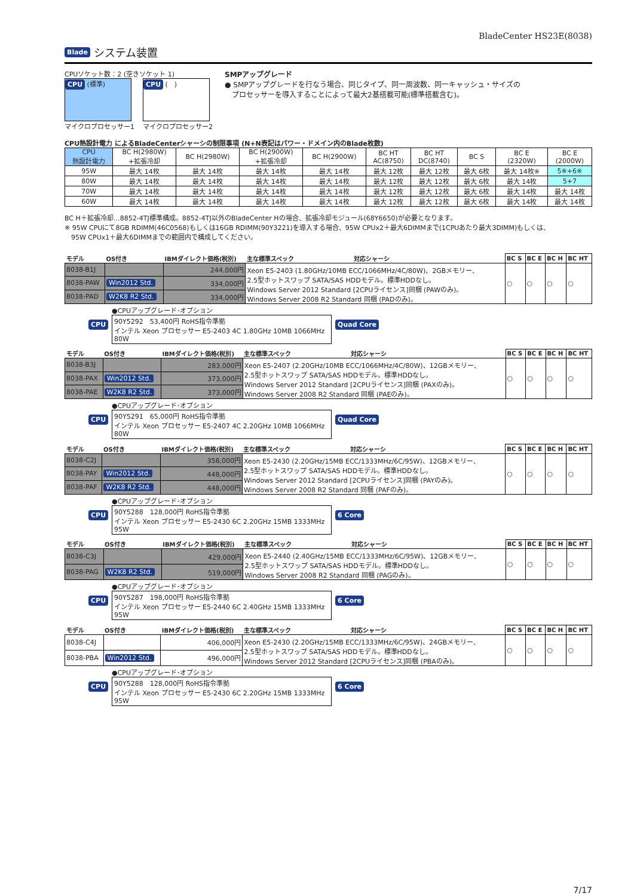BladeCenter HS23E(8038)
Blade システム装置
CPUソケット数：2 (空きソケット 1)
CPU (標準)
マイクロプロセッサー1
CPU (　)
マイクロプロセッサー2
SMPアップグレード
● SMPアップグレードを行なう場合、同じタイプ、同一周波数、同一キャッシュ・サイズの
　プロセッサーを導入することによって最大2基搭載可能(標準搭載含む)。
CPU熱設計電力 によるBladeCenterシャーシの制限事項 (N+N表記はパワー・ドメイン内のBlade枚数)
| CPU 熱設計電力 | BC H(2980W) +拡張冷却 | BC H(2980W) | BC H(2900W) +拡張冷却 | BC H(2900W) | BC HT AC(8750) | BC HT DC(8740) | BC S | BC E (2320W) | BC E (2000W) |
| --- | --- | --- | --- | --- | --- | --- | --- | --- | --- |
| 95W | 最大 14枚 | 最大 14枚 | 最大 14枚 | 最大 14枚 | 最大 12枚 | 最大 12枚 | 最大 6枚 | 最大 14枚※ | 5※+6※ |
| 80W | 最大 14枚 | 最大 14枚 | 最大 14枚 | 最大 14枚 | 最大 12枚 | 最大 12枚 | 最大 6枚 | 最大 14枚 | 5+7 |
| 70W | 最大 14枚 | 最大 14枚 | 最大 14枚 | 最大 14枚 | 最大 12枚 | 最大 12枚 | 最大 6枚 | 最大 14枚 | 最大 14枚 |
| 60W | 最大 14枚 | 最大 14枚 | 最大 14枚 | 最大 14枚 | 最大 12枚 | 最大 12枚 | 最大 6枚 | 最大 14枚 | 最大 14枚 |
BC H＋拡張冷却…8852-4TJ標準構成。8852-4TJ以外のBladeCenter Hの場合、拡張冷却モジュール(68Y6650)が必要となります。
※ 95W CPUにて8GB RDIMM(46C0568)もしくは16GB RDIMM(90Y3221)を導入する場合、95W CPUx2＋最大6DIMMまで(1CPUあたり最大3DIMM)もしくは、
　95W CPUx1＋最大6DIMMまでの範囲内で構成してください。
| モデル | OS付き | IBMダイレクト価格(税別) | 主な標準スペック 対応シャーシ | BC S | BC E | BC H | BC HT |
| 8038-B1J | | 244,000円 | Xeon E5-2403 (1.80GHz/10MB ECC/1066MHz/4C/80W)、2GBメモリー、 2.5型ホットスワップ SATA/SAS HDDモデル。標準HDDなし。 Windows Server 2012 Standard [2CPUライセンス]同梱 (PAWのみ)。 Windows Server 2008 R2 Standard 同梱 (PADのみ)。 | ○ | ○ | ○ | ○ |
| 8038-PAW | Win2012 Std. | 334,000円 | | | | | |
| 8038-PAD | W2K8 R2 Std. | 334,000円 | | | | | |
CPU
●CPUアップグレード･オプション
90Y5292　53,400円 RoHS指令準拠
インテル Xeon プロセッサー E5-2403 4C 1.80GHz 10MB 1066MHz 80W
Quad Core
| モデル | OS付き | IBMダイレクト価格(税別) | 主な標準スペック 対応シャーシ | BC S | BC E | BC H | BC HT |
| 8038-B3J | | 283,000円 | Xeon E5-2407 (2.20GHz/10MB ECC/1066MHz/4C/80W)、12GBメモリー、 2.5型ホットスワップ SATA/SAS HDDモデル。標準HDDなし。 Windows Server 2012 Standard [2CPUライセンス]同梱 (PAXのみ)。 Windows Server 2008 R2 Standard 同梱 (PAEのみ)。 | ○ | ○ | ○ | ○ |
| 8038-PAX | Win2012 Std. | 373,000円 | | | | | |
| 8038-PAE | W2K8 R2 Std. | 373,000円 | | | | | |
CPU
●CPUアップグレード･オプション
90Y5291　65,000円 RoHS指令準拠
インテル Xeon プロセッサー E5-2407 4C 2.20GHz 10MB 1066MHz 80W
Quad Core
| モデル | OS付き | IBMダイレクト価格(税別) | 主な標準スペック 対応シャーシ | BC S | BC E | BC H | BC HT |
| 8038-C2J | | 358,000円 | Xeon E5-2430 (2.20GHz/15MB ECC/1333MHz/6C/95W)、12GBメモリー、 2.5型ホットスワップ SATA/SAS HDDモデル。標準HDDなし。 Windows Server 2012 Standard [2CPUライセンス]同梱 (PAYのみ)。 Windows Server 2008 R2 Standard 同梱 (PAFのみ)。 | ○ | ○ | ○ | ○ |
| 8038-PAY | Win2012 Std. | 448,000円 | | | | | |
| 8038-PAF | W2K8 R2 Std. | 448,000円 | | | | | |
CPU
●CPUアップグレード･オプション
90Y5288　128,000円 RoHS指令準拠
インテル Xeon プロセッサー E5-2430 6C 2.20GHz 15MB 1333MHz 95W
6 Core
| モデル | OS付き | IBMダイレクト価格(税別) | 主な標準スペック 対応シャーシ | BC S | BC E | BC H | BC HT |
| 8038-C3J | | 429,000円 | Xeon E5-2440 (2.40GHz/15MB ECC/1333MHz/6C/95W)、12GBメモリー、 2.5型ホットスワップ SATA/SAS HDDモデル。標準HDDなし。 Windows Server 2008 R2 Standard 同梱 (PAGのみ)。 | ○ | ○ | ○ | ○ |
| 8038-PAG | W2K8 R2 Std. | 519,000円 | | | | | |
CPU
●CPUアップグレード･オプション
90Y5287　198,000円 RoHS指令準拠
インテル Xeon プロセッサー E5-2440 6C 2.40GHz 15MB 1333MHz 95W
6 Core
| モデル | OS付き | IBMダイレクト価格(税別) | 主な標準スペック 対応シャーシ | BC S | BC E | BC H | BC HT |
| 8038-C4J | | 406,000円 | Xeon E5-2430 (2.20GHz/15MB ECC/1333MHz/6C/95W)、24GBメモリー、 2.5型ホットスワップ SATA/SAS HDDモデル。標準HDDなし。 Windows Server 2012 Standard [2CPUライセンス]同梱 (PBAのみ)。 | ○ | ○ | ○ | ○ |
| 8038-PBA | Win2012 Std. | 496,000円 | | | | | |
CPU
●CPUアップグレード･オプション
90Y5288　128,000円 RoHS指令準拠
インテル Xeon プロセッサー E5-2430 6C 2.20GHz 15MB 1333MHz 95W
6 Core
7/17